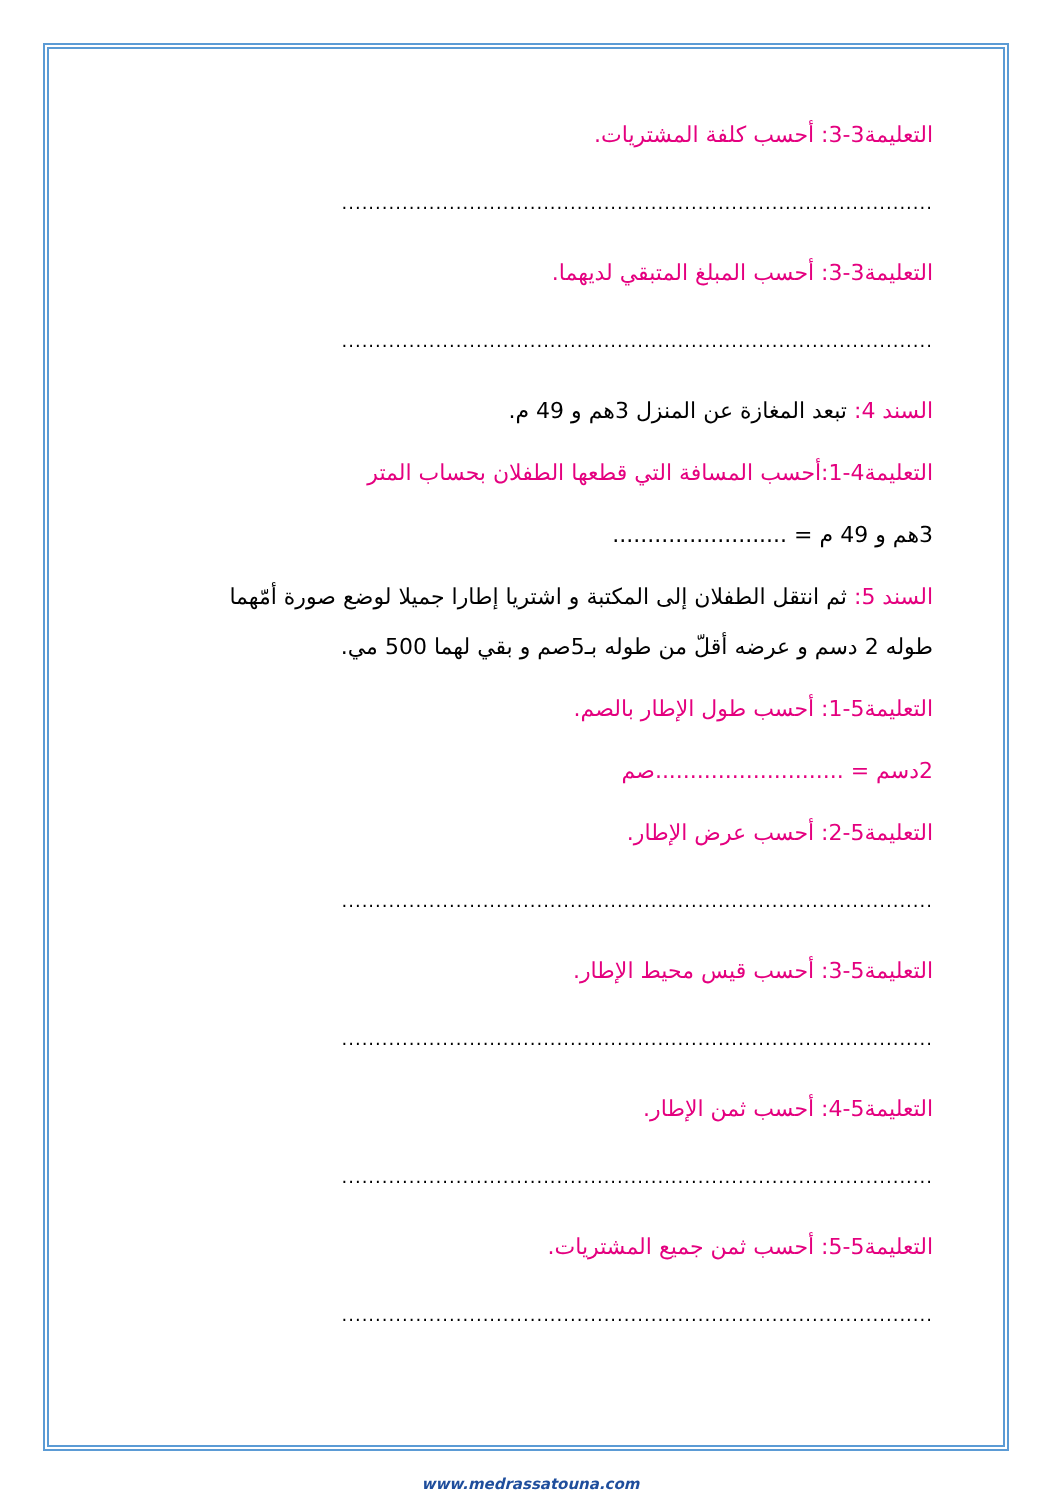التعليمة3-3: أحسب كلفة المشتريات.
........................................................................................
التعليمة3-3: أحسب المبلغ المتبقي لديهما.
........................................................................................
السند 4: تبعد المغازة عن المنزل 3هم و 49 م.
التعليمة4-1:أحسب المسافة التي قطعها الطفلان بحساب المتر
3هم و 49 م = .........................
السند 5: ثم انتقل الطفلان إلى المكتبة و اشتريا إطارا جميلا لوضع صورة أمّهما
طوله 2 دسم و عرضه أقلّ من طوله بـ5صم و بقي لهما 500 مي.
التعليمة5-1: أحسب طول الإطار بالصم.
2دسم = ...........................صم
التعليمة5-2: أحسب عرض الإطار.
........................................................................................
التعليمة5-3: أحسب قيس محيط الإطار.
........................................................................................
التعليمة5-4: أحسب ثمن الإطار.
........................................................................................
التعليمة5-5: أحسب ثمن جميع المشتريات.
........................................................................................
www.medrassatouna.com